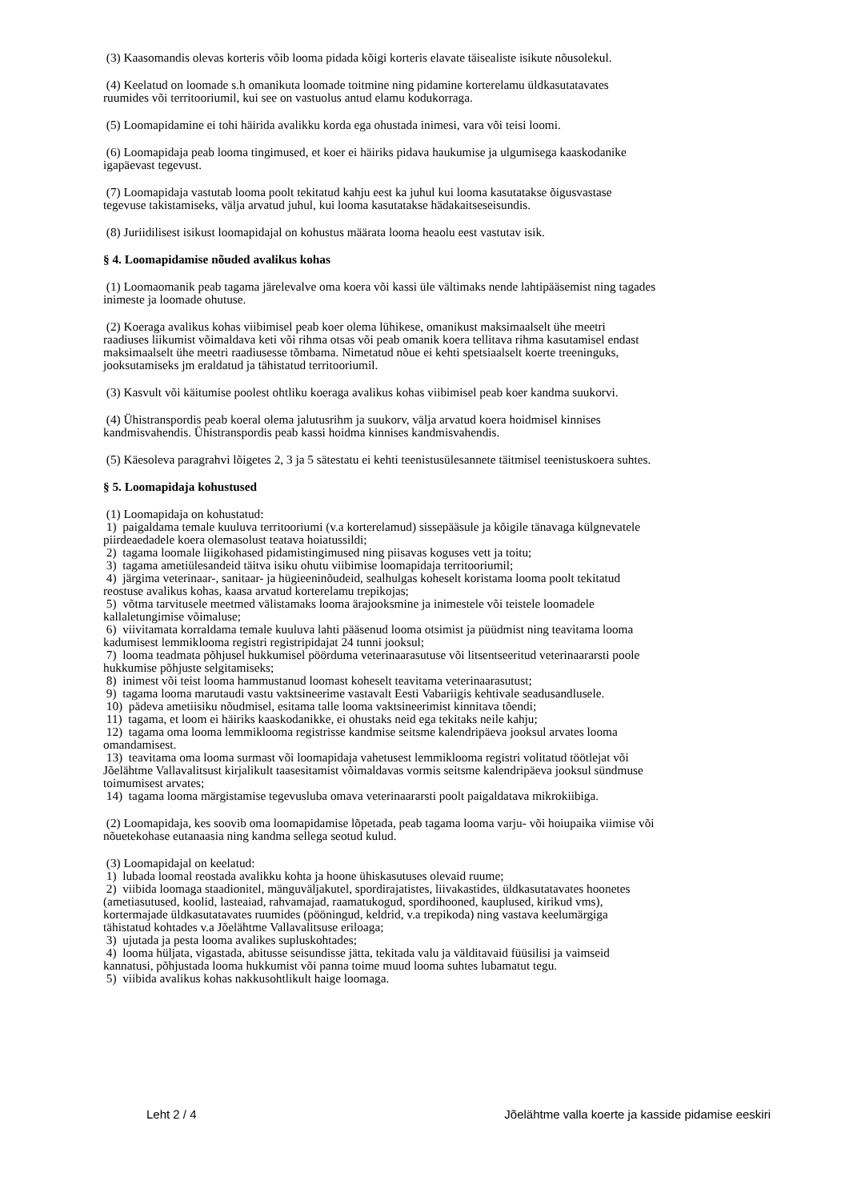(3) Kaasomandis olevas korteris võib looma pidada kõigi korteris elavate täisealiste isikute nõusolekul.
(4) Keelatud on loomade s.h omanikuta loomade toitmine ning pidamine korterelamu üldkasutatavates
ruumides või territooriumil, kui see on vastuolus antud elamu kodukorraga.
(5) Loomapidamine ei tohi häirida avalikku korda ega ohustada inimesi, vara või teisi loomi.
(6) Loomapidaja peab looma tingimused, et koer ei häiriks pidava haukumise ja ulgumisega kaaskodanike
igapäevast tegevust.
(7) Loomapidaja vastutab looma poolt tekitatud kahju eest ka juhul kui looma kasutatakse õigusvastase
tegevuse takistamiseks, välja arvatud juhul, kui looma kasutatakse hädakaitseseisundis.
(8) Juriidilisest isikust loomapidajal on kohustus määrata looma heaolu eest vastutav isik.
§ 4. Loomapidamise nõuded avalikus kohas
(1) Loomaomanik peab tagama järelevalve oma koera või kassi üle vältimaks nende lahtipääsemist ning tagades
inimeste ja loomade ohutuse.
(2) Koeraga avalikus kohas viibimisel peab koer olema lühikese, omanikust maksimaalselt ühe meetri
raadiuses liikumist võimaldava keti või rihma otsas või peab omanik koera tellitava rihma kasutamisel endast
maksimaalselt ühe meetri raadiusesse tõmbama. Nimetatud nõue ei kehti spetsiaalselt koerte treeninguks,
jooksutamiseks jm eraldatud ja tähistatud territooriumil.
(3) Kasvult või käitumise poolest ohtliku koeraga avalikus kohas viibimisel peab koer kandma suukorvi.
(4) Ühistranspordis peab koeral olema jalutusrihm ja suukorv, välja arvatud koera hoidmisel kinnises
kandmisvahendis. Ühistranspordis peab kassi hoidma kinnises kandmisvahendis.
(5) Käesoleva paragrahvi lõigetes 2, 3 ja 5 sätestatu ei kehti teenistusülesannete täitmisel teenistuskoera suhtes.
§ 5. Loomapidaja kohustused
(1) Loomapidaja on kohustatud:
1) paigaldama temale kuuluva territooriumi (v.a korterelamud) sissepääsule ja kõigile tänavaga külgnevatele
piirdeaedadele koera olemasolust teatava hoiatussildi;
2) tagama loomale liigikohased pidamistingimused ning piisavas koguses vett ja toitu;
3) tagama ametiülesandeid täitva isiku ohutu viibimise loomapidaja territooriumil;
4) järgima veterinaar-, sanitaar- ja hügieeninõudeid, sealhulgas koheselt koristama looma poolt tekitatud
reostuse avalikus kohas, kaasa arvatud korterelamu trepikojas;
5) võtma tarvitusele meetmed välistamaks looma ärajooksmine ja inimestele või teistele loomadele
kallaletungimise võimaluse;
6) viivitamata korraldama temale kuuluva lahti pääsenud looma otsimist ja püüdmist ning teavitama looma
kadumisest lemmiklooma registri registripidajat 24 tunni jooksul;
7) looma teadmata põhjusel hukkumisel pöörduma veterinaarasutuse või litsentseeritud veterinaararsti poole
hukkumise põhjuste selgitamiseks;
8) inimest või teist looma hammustanud loomast koheselt teavitama veterinaarasutust;
9) tagama looma marutaudi vastu vaktsineerime vastavalt Eesti Vabariigis kehtivale seadusandlusele.
10) pädeva ametiisiku nõudmisel, esitama talle looma vaktsineerimist kinnitava tõendi;
11) tagama, et loom ei häiriks kaaskodanikke, ei ohustaks neid ega tekitaks neile kahju;
12) tagama oma looma lemmiklooma registrisse kandmise seitsme kalendripäeva jooksul arvates looma
omandamisest.
13) teavitama oma looma surmast või loomapidaja vahetusest lemmiklooma registri volitatud töötlejat või
Jõelähtme Vallavalitsust kirjalikult taasesitamist võimaldavas vormis seitsme kalendripäeva jooksul sündmuse
toimumisest arvates;
14) tagama looma märgistamise tegevusluba omava veterinaararsti poolt paigaldatava mikrokiibiga.
(2) Loomapidaja, kes soovib oma loomapidamise lõpetada, peab tagama looma varju- või hoiupaika viimise või
nõuetekohase eutanaasia ning kandma sellega seotud kulud.
(3) Loomapidajal on keelatud:
1) lubada loomal reostada avalikku kohta ja hoone ühiskasutuses olevaid ruume;
2) viibida loomaga staadionitel, mänguväljakutel, spordirajatistes, liivakastides, üldkasutatavates hoonetes
(ametiasutused, koolid, lasteaiad, rahvamajad, raamatukogud, spordihooned, kauplused, kirikud vms),
kortermajade üldkasutatavates ruumides (pööningud, keldrid, v.a trepikoda) ning vastava keelumärgiga
tähistatud kohtades v.a Jõelähtme Vallavalitsuse eriloaga;
3) ujutada ja pesta looma avalikes supluskohtades;
4) looma hüljata, vigastada, abitusse seisundisse jätta, tekitada valu ja välditavaid füüsilisi ja vaimseid
kannatusi, põhjustada looma hukkumist või panna toime muud looma suhtes lubamatut tegu.
5) viibida avalikus kohas nakkusohtlikult haige loomaga.
Leht 2 / 4 Jõelähtme valla koerte ja kasside pidamise eeskiri